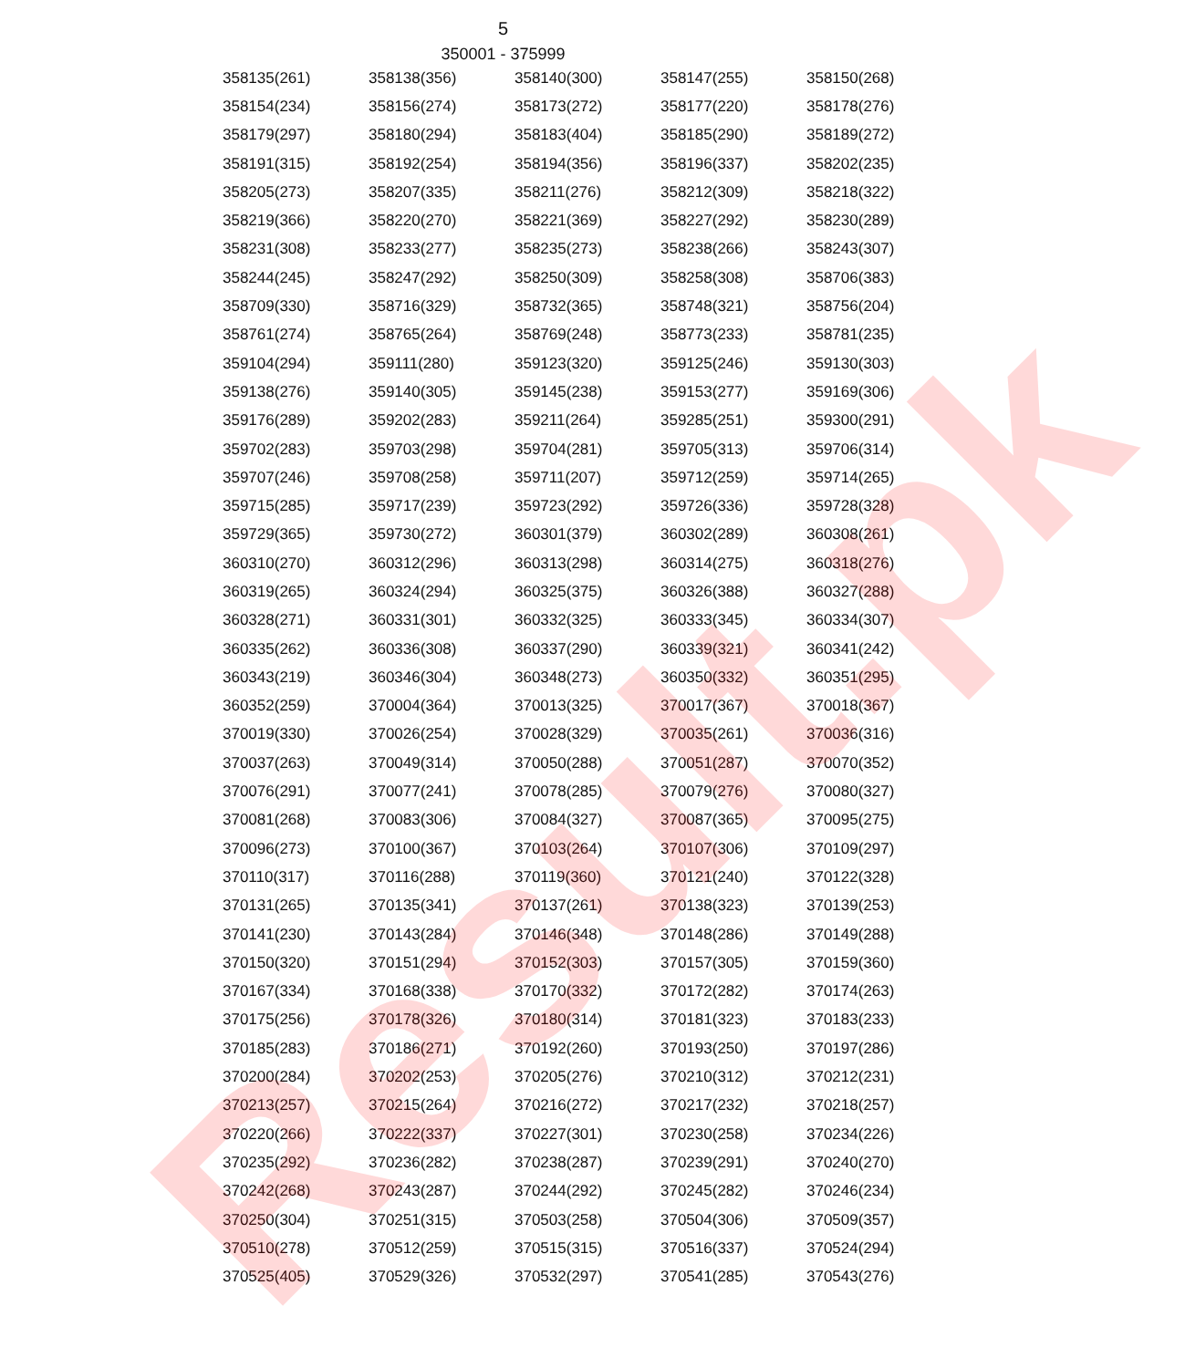Result.pk
5
350001 - 375999
| 358135(261) | 358138(356) | 358140(300) | 358147(255) | 358150(268) |
| 358154(234) | 358156(274) | 358173(272) | 358177(220) | 358178(276) |
| 358179(297) | 358180(294) | 358183(404) | 358185(290) | 358189(272) |
| 358191(315) | 358192(254) | 358194(356) | 358196(337) | 358202(235) |
| 358205(273) | 358207(335) | 358211(276) | 358212(309) | 358218(322) |
| 358219(366) | 358220(270) | 358221(369) | 358227(292) | 358230(289) |
| 358231(308) | 358233(277) | 358235(273) | 358238(266) | 358243(307) |
| 358244(245) | 358247(292) | 358250(309) | 358258(308) | 358706(383) |
| 358709(330) | 358716(329) | 358732(365) | 358748(321) | 358756(204) |
| 358761(274) | 358765(264) | 358769(248) | 358773(233) | 358781(235) |
| 359104(294) | 359111(280) | 359123(320) | 359125(246) | 359130(303) |
| 359138(276) | 359140(305) | 359145(238) | 359153(277) | 359169(306) |
| 359176(289) | 359202(283) | 359211(264) | 359285(251) | 359300(291) |
| 359702(283) | 359703(298) | 359704(281) | 359705(313) | 359706(314) |
| 359707(246) | 359708(258) | 359711(207) | 359712(259) | 359714(265) |
| 359715(285) | 359717(239) | 359723(292) | 359726(336) | 359728(328) |
| 359729(365) | 359730(272) | 360301(379) | 360302(289) | 360308(261) |
| 360310(270) | 360312(296) | 360313(298) | 360314(275) | 360318(276) |
| 360319(265) | 360324(294) | 360325(375) | 360326(388) | 360327(288) |
| 360328(271) | 360331(301) | 360332(325) | 360333(345) | 360334(307) |
| 360335(262) | 360336(308) | 360337(290) | 360339(321) | 360341(242) |
| 360343(219) | 360346(304) | 360348(273) | 360350(332) | 360351(295) |
| 360352(259) | 370004(364) | 370013(325) | 370017(367) | 370018(367) |
| 370019(330) | 370026(254) | 370028(329) | 370035(261) | 370036(316) |
| 370037(263) | 370049(314) | 370050(288) | 370051(287) | 370070(352) |
| 370076(291) | 370077(241) | 370078(285) | 370079(276) | 370080(327) |
| 370081(268) | 370083(306) | 370084(327) | 370087(365) | 370095(275) |
| 370096(273) | 370100(367) | 370103(264) | 370107(306) | 370109(297) |
| 370110(317) | 370116(288) | 370119(360) | 370121(240) | 370122(328) |
| 370131(265) | 370135(341) | 370137(261) | 370138(323) | 370139(253) |
| 370141(230) | 370143(284) | 370146(348) | 370148(286) | 370149(288) |
| 370150(320) | 370151(294) | 370152(303) | 370157(305) | 370159(360) |
| 370167(334) | 370168(338) | 370170(332) | 370172(282) | 370174(263) |
| 370175(256) | 370178(326) | 370180(314) | 370181(323) | 370183(233) |
| 370185(283) | 370186(271) | 370192(260) | 370193(250) | 370197(286) |
| 370200(284) | 370202(253) | 370205(276) | 370210(312) | 370212(231) |
| 370213(257) | 370215(264) | 370216(272) | 370217(232) | 370218(257) |
| 370220(266) | 370222(337) | 370227(301) | 370230(258) | 370234(226) |
| 370235(292) | 370236(282) | 370238(287) | 370239(291) | 370240(270) |
| 370242(268) | 370243(287) | 370244(292) | 370245(282) | 370246(234) |
| 370250(304) | 370251(315) | 370503(258) | 370504(306) | 370509(357) |
| 370510(278) | 370512(259) | 370515(315) | 370516(337) | 370524(294) |
| 370525(405) | 370529(326) | 370532(297) | 370541(285) | 370543(276) |